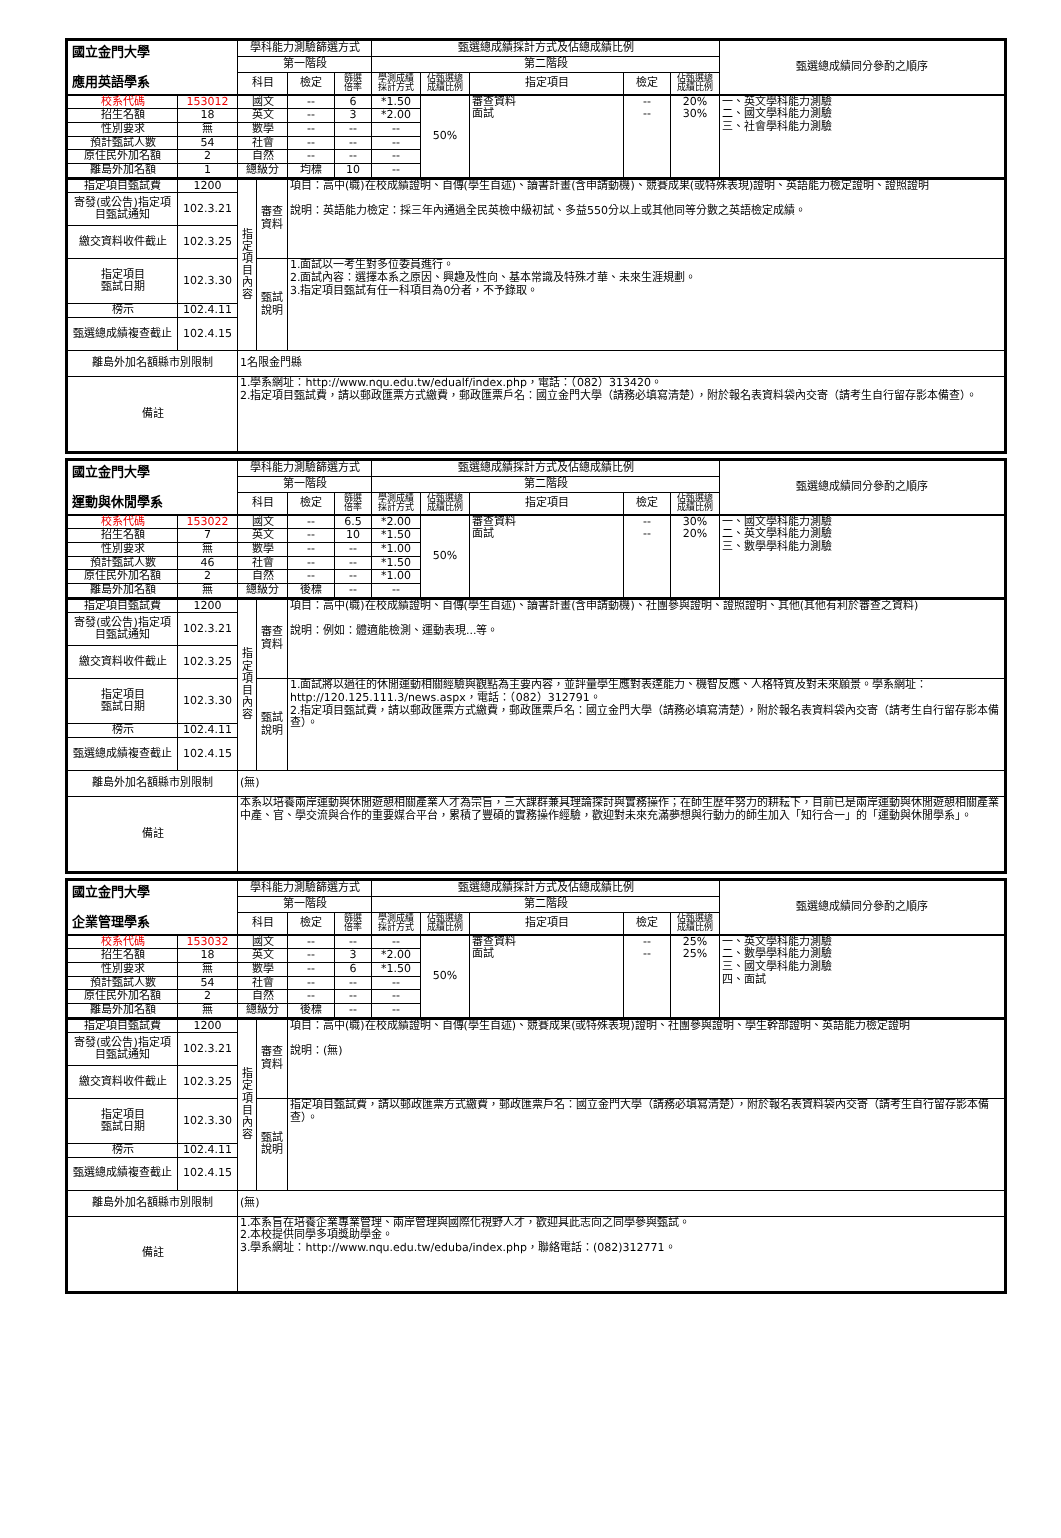| 國立金門大學 應用英語學系 | | 學科能力測驗篩選方式 | | | 甄選總成績採計方式及佔總成績比例 | | | | | 甄選總成績同分參酌之順序 |
| --- | --- | --- | --- | --- | --- | --- | --- | --- | --- | --- |
| | | 第一階段 | | | 第二階段 | | | | | |
| | | 科目 | 檢定 | 篩選 倍率 | 學測成績 採計方式 | 佔甄選總 成績比例 | 指定項目 | 檢定 | 佔甄選總 成績比例 | |
| 校系代碼 | 153012 | 國文 | -- | 6 | *1.50 | 50% | 審查資料 面試 | -- -- | 20% 30% | 一、英文學科能力測驗 二、國文學科能力測驗 三、社會學科能力測驗 |
| 招生名額 | 18 | 英文 | -- | 3 | *2.00 | | | | | |
| 性別要求 | 無 | 數學 | -- | -- | -- | | | | | |
| 預計甄試人數 | 54 | 社會 | -- | -- | -- | | | | | |
| 原住民外加名額 | 2 | 自然 | -- | -- | -- | | | | | |
| 離島外加名額 | 1 | 總級分 | 均標 | 10 | -- | | | | | |
| 指定項目甄試費 | 1200 | 指定項目內容 | 審查 資料 | 項目：高中(職)在校成績證明、自傳(學生自述)、讀書計畫(含申請動機)、競賽成果(或特殊表現)證明、英語能力檢定證明、證照證明 說明：英語能力檢定：採三年內通過全民英檢中級初試、多益550分以上或其他同等分數之英語檢定成績。 |
| 寄發(或公告)指定項目甄試通知 | 102.3.21 | | | |
| 繳交資料收件截止 | 102.3.25 | | | |
| 指定項目 甄試日期 | 102.3.30 | | 甄試 說明 | 1.面試以一考生對多位委員進行。 2.面試內容：選擇本系之原因、興趣及性向、基本常識及特殊才華、未來生涯規劃。 3.指定項目甄試有任一科項目為0分者，不予錄取。 |
| 榜示 | 102.4.11 | | | |
| 甄選總成績複查截止 | 102.4.15 | | | |
| 離島外加名額縣市別限制 | | 1名限金門縣 | | |
| 備註 | | 1.學系網址：http://www.nqu.edu.tw/edualf/index.php，電話：（082）313420。 2.指定項目甄試費，請以郵政匯票方式繳費，郵政匯票戶名：國立金門大學（請務必填寫清楚），附於報名表資料袋內交寄（請考生自行留存影本備查）。 | | |
| 國立金門大學 運動與休閒學系 | | 學科能力測驗篩選方式 | | | 甄選總成績採計方式及佔總成績比例 | | | | | 甄選總成績同分參酌之順序 |
| --- | --- | --- | --- | --- | --- | --- | --- | --- | --- | --- |
| | | 第一階段 | | | 第二階段 | | | | | |
| | | 科目 | 檢定 | 篩選 倍率 | 學測成績 採計方式 | 佔甄選總 成績比例 | 指定項目 | 檢定 | 佔甄選總 成績比例 | |
| 校系代碼 | 153022 | 國文 | -- | 6.5 | *2.00 | 50% | 審查資料 面試 | -- -- | 30% 20% | 一、國文學科能力測驗 二、英文學科能力測驗 三、數學學科能力測驗 |
| 招生名額 | 7 | 英文 | -- | 10 | *1.50 | | | | | |
| 性別要求 | 無 | 數學 | -- | -- | *1.00 | | | | | |
| 預計甄試人數 | 46 | 社會 | -- | -- | *1.50 | | | | | |
| 原住民外加名額 | 2 | 自然 | -- | -- | *1.00 | | | | | |
| 離島外加名額 | 無 | 總級分 | 後標 | -- | -- | | | | | |
| 指定項目甄試費 | 1200 | 指定項目內容 | 審查 資料 | 項目：高中(職)在校成績證明、自傳(學生自述)、讀書計畫(含申請動機)、社團參與證明、證照證明、其他(其他有利於審查之資料) 說明：例如：體適能檢測、運動表現...等。 |
| 寄發(或公告)指定項目甄試通知 | 102.3.21 | | | |
| 繳交資料收件截止 | 102.3.25 | | | |
| 指定項目 甄試日期 | 102.3.30 | | 甄試 說明 | 1.面試將以過往的休閒運動相關經驗與觀點為主要內容，並評量學生應對表達能力、機智反應、人格特質及對未來願景。學系網址：http://120.125.111.3/news.aspx，電話：（082）312791。 2.指定項目甄試費，請以郵政匯票方式繳費，郵政匯票戶名：國立金門大學（請務必填寫清楚），附於報名表資料袋內交寄（請考生自行留存影本備查）。 |
| 榜示 | 102.4.11 | | | |
| 甄選總成績複查截止 | 102.4.15 | | | |
| 離島外加名額縣市別限制 | | (無) | | |
| 備註 | | 本系以培養兩岸運動與休閒遊憩相關產業人才為宗旨，三大課群兼具理論探討與實務操作；在師生歷年努力的耕耘下，目前已是兩岸運動與休閒遊憩相關產業中產、官、學交流與合作的重要媒合平台，累積了豐碩的實務操作經驗，歡迎對未來充滿夢想與行動力的師生加入「知行合一」的「運動與休閒學系」。 | | |
| 國立金門大學 企業管理學系 | | 學科能力測驗篩選方式 | | | 甄選總成績採計方式及佔總成績比例 | | | | | 甄選總成績同分參酌之順序 |
| --- | --- | --- | --- | --- | --- | --- | --- | --- | --- | --- |
| | | 第一階段 | | | 第二階段 | | | | | |
| | | 科目 | 檢定 | 篩選 倍率 | 學測成績 採計方式 | 佔甄選總 成績比例 | 指定項目 | 檢定 | 佔甄選總 成績比例 | |
| 校系代碼 | 153032 | 國文 | -- | -- | -- | 50% | 審查資料 面試 | -- -- | 25% 25% | 一、英文學科能力測驗 二、數學學科能力測驗 三、國文學科能力測驗 四、面試 |
| 招生名額 | 18 | 英文 | -- | 3 | *2.00 | | | | | |
| 性別要求 | 無 | 數學 | -- | 6 | *1.50 | | | | | |
| 預計甄試人數 | 54 | 社會 | -- | -- | -- | | | | | |
| 原住民外加名額 | 2 | 自然 | -- | -- | -- | | | | | |
| 離島外加名額 | 無 | 總級分 | 後標 | -- | -- | | | | | |
| 指定項目甄試費 | 1200 | 指定項目內容 | 審查 資料 | 項目：高中(職)在校成績證明、自傳(學生自述)、競賽成果(或特殊表現)證明、社團參與證明、學生幹部證明、英語能力檢定證明 說明：(無) |
| 寄發(或公告)指定項目甄試通知 | 102.3.21 | | | |
| 繳交資料收件截止 | 102.3.25 | | | |
| 指定項目 甄試日期 | 102.3.30 | | 甄試 說明 | 指定項目甄試費，請以郵政匯票方式繳費，郵政匯票戶名：國立金門大學（請務必填寫清楚），附於報名表資料袋內交寄（請考生自行留存影本備查）。 |
| 榜示 | 102.4.11 | | | |
| 甄選總成績複查截止 | 102.4.15 | | | |
| 離島外加名額縣市別限制 | | (無) | | |
| 備註 | | 1.本系旨在培養企業專業管理、兩岸管理與國際化視野人才，歡迎具此志向之同學參與甄試。 2.本校提供同學多項獎助學金。 3.學系網址：http://www.nqu.edu.tw/eduba/index.php，聯絡電話：(082)312771。 | | |